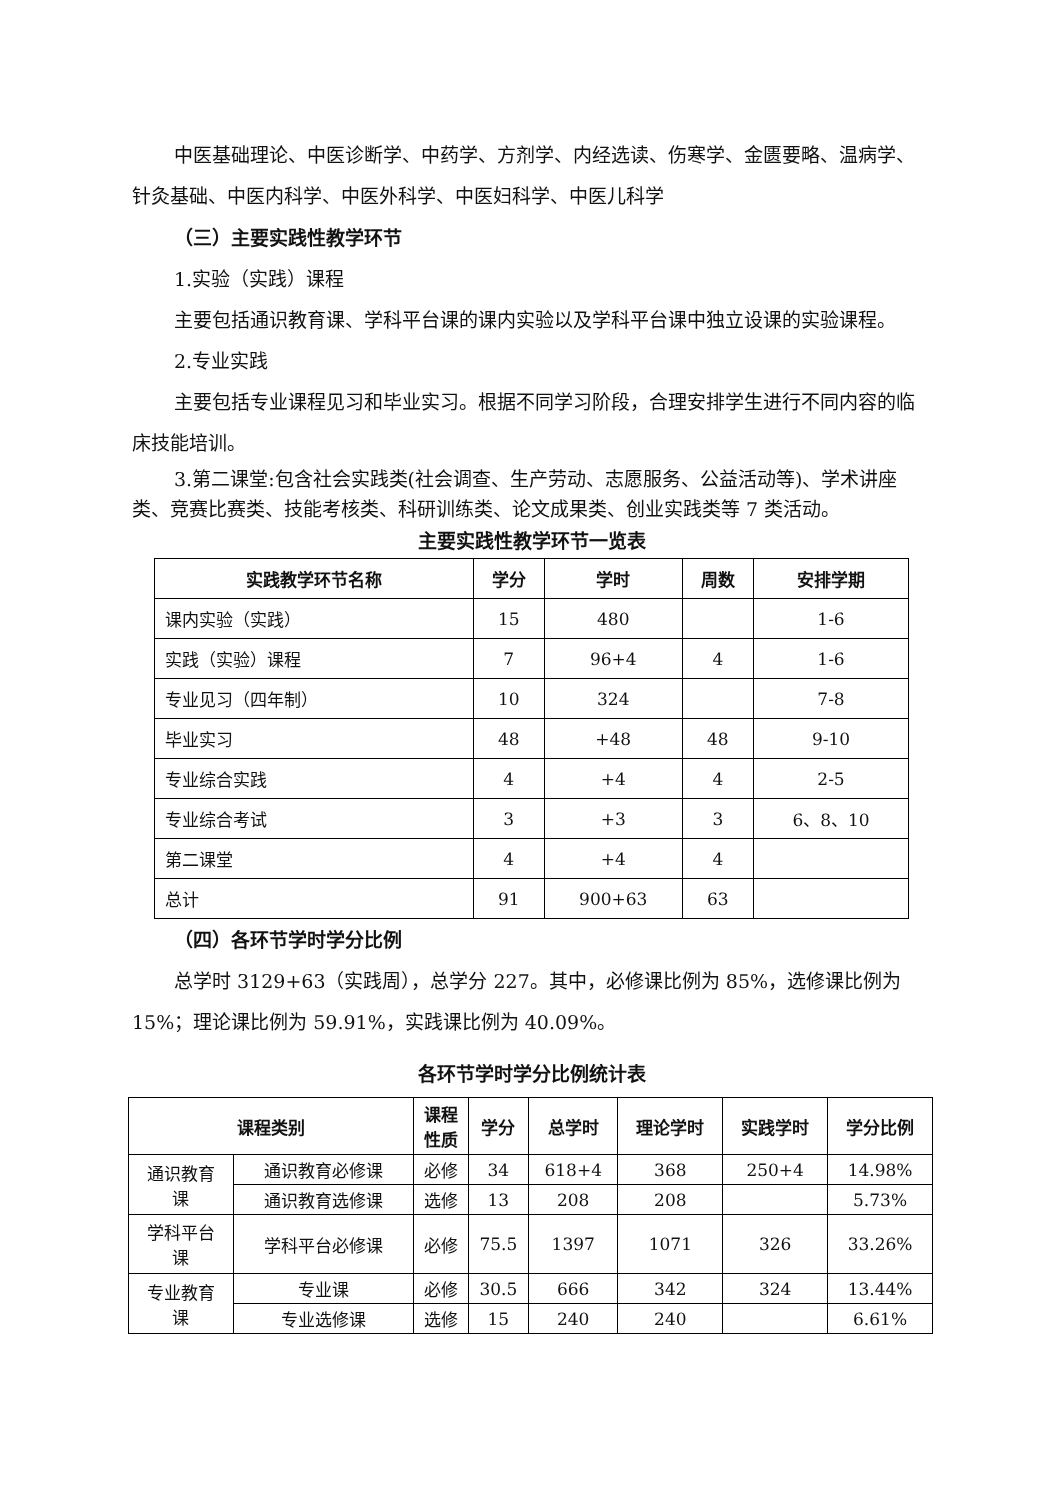中医基础理论、中医诊断学、中药学、方剂学、内经选读、伤寒学、金匮要略、温病学、针灸基础、中医内科学、中医外科学、中医妇科学、中医儿科学
（三）主要实践性教学环节
1.实验（实践）课程
主要包括通识教育课、学科平台课的课内实验以及学科平台课中独立设课的实验课程。
2.专业实践
主要包括专业课程见习和毕业实习。根据不同学习阶段，合理安排学生进行不同内容的临床技能培训。
3.第二课堂:包含社会实践类(社会调查、生产劳动、志愿服务、公益活动等)、学术讲座类、竞赛比赛类、技能考核类、科研训练类、论文成果类、创业实践类等 7 类活动。
主要实践性教学环节一览表
| 实践教学环节名称 | 学分 | 学时 | 周数 | 安排学期 |
| --- | --- | --- | --- | --- |
| 课内实验（实践） | 15 | 480 | | 1-6 |
| 实践（实验）课程 | 7 | 96+4 | 4 | 1-6 |
| 专业见习（四年制） | 10 | 324 | | 7-8 |
| 毕业实习 | 48 | +48 | 48 | 9-10 |
| 专业综合实践 | 4 | +4 | 4 | 2-5 |
| 专业综合考试 | 3 | +3 | 3 | 6、8、10 |
| 第二课堂 | 4 | +4 | 4 | |
| 总计 | 91 | 900+63 | 63 | |
（四）各环节学时学分比例
总学时 3129+63（实践周），总学分 227。其中，必修课比例为 85%，选修课比例为 15%；理论课比例为 59.91%，实践课比例为 40.09%。
各环节学时学分比例统计表
| 课程类别 | | 课程 性质 | 学分 | 总学时 | 理论学时 | 实践学时 | 学分比例 |
| --- | --- | --- | --- | --- | --- | --- | --- |
| 通识教育 课 | 通识教育必修课 | 必修 | 34 | 618+4 | 368 | 250+4 | 14.98% |
| | 通识教育选修课 | 选修 | 13 | 208 | 208 | | 5.73% |
| 学科平台 课 | 学科平台必修课 | 必修 | 75.5 | 1397 | 1071 | 326 | 33.26% |
| 专业教育 课 | 专业课 | 必修 | 30.5 | 666 | 342 | 324 | 13.44% |
| | 专业选修课 | 选修 | 15 | 240 | 240 | | 6.61% |